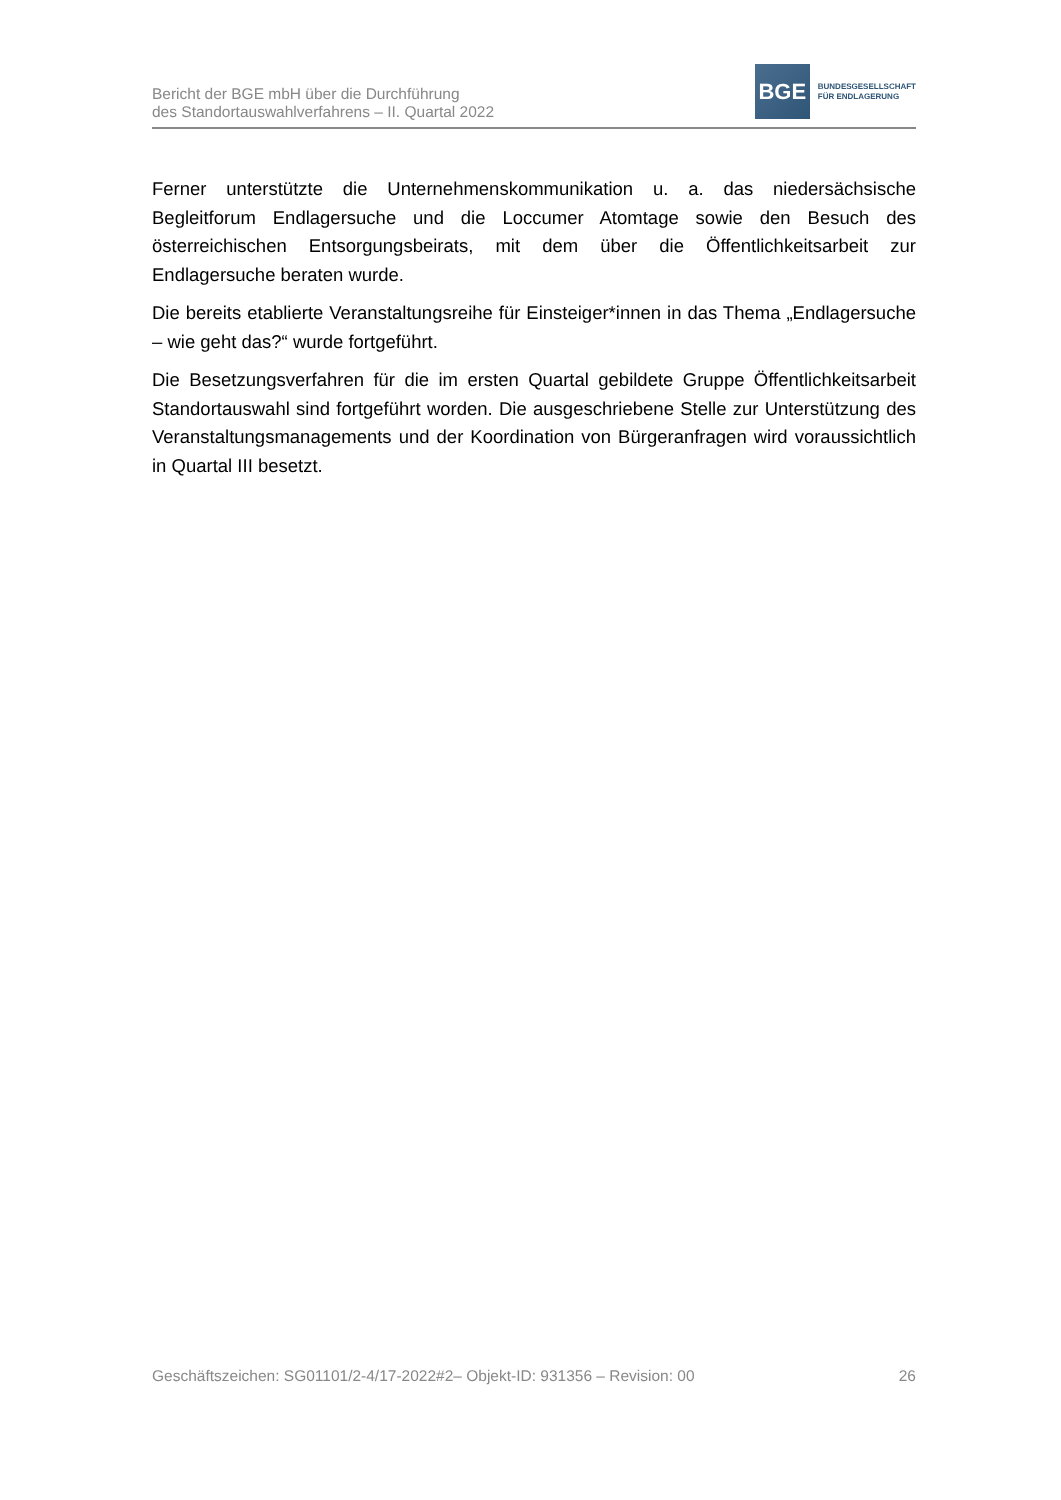Bericht der BGE mbH über die Durchführung
des Standortauswahlverfahrens – II. Quartal 2022
BGE
BUNDESGESELLSCHAFT
FÜR ENDLAGERUNG
Ferner unterstützte die Unternehmenskommunikation u. a. das niedersächsische Begleitforum Endlagersuche und die Loccumer Atomtage sowie den Besuch des österreichischen Entsorgungsbeirats, mit dem über die Öffentlichkeitsarbeit zur Endlagersuche beraten wurde.
Die bereits etablierte Veranstaltungsreihe für Einsteiger*innen in das Thema „Endlagersuche – wie geht das?“ wurde fortgeführt.
Die Besetzungsverfahren für die im ersten Quartal gebildete Gruppe Öffentlichkeitsarbeit Standortauswahl sind fortgeführt worden. Die ausgeschriebene Stelle zur Unterstützung des Veranstaltungsmanagements und der Koordination von Bürgeranfragen wird voraussichtlich in Quartal III besetzt.
Geschäftszeichen: SG01101/2-4/17-2022#2– Objekt-ID: 931356 – Revision: 00 26